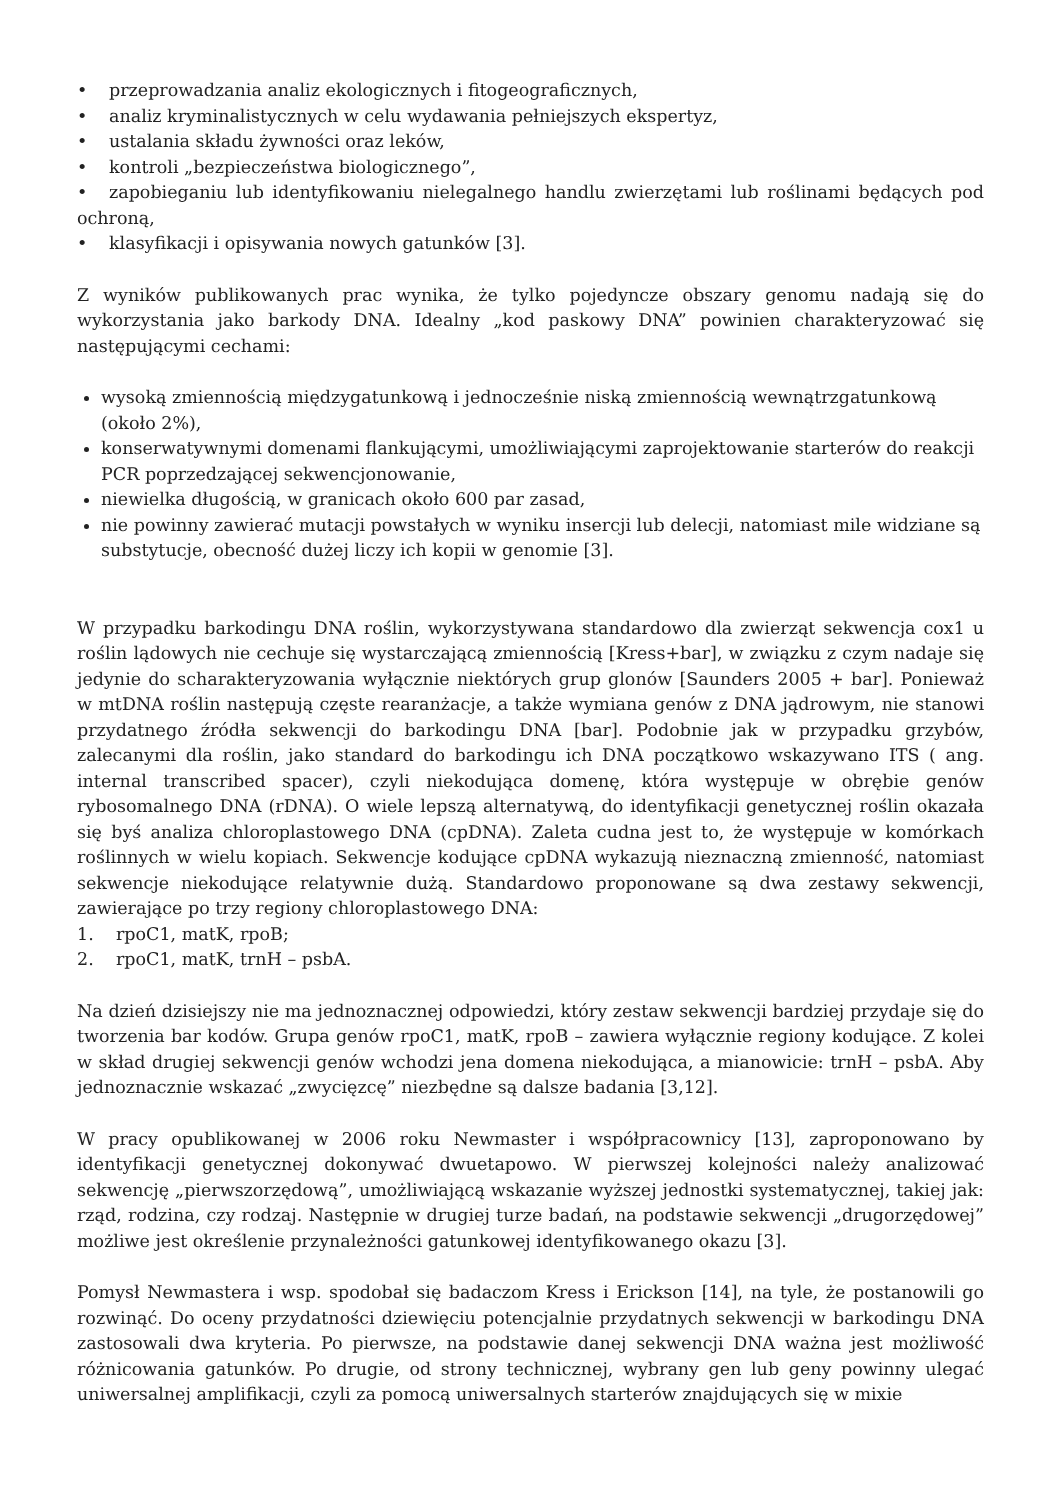• przeprowadzania analiz ekologicznych i fitogeograficznych,
• analiz kryminalistycznych w celu wydawania pełniejszych ekspertyz,
• ustalania składu żywności oraz leków,
• kontroli „bezpieczeństwa biologicznego”,
• zapobieganiu lub identyfikowaniu nielegalnego handlu zwierzętami lub roślinami będących pod ochroną,
• klasyfikacji i opisywania nowych gatunków [3].
Z wyników publikowanych prac wynika, że tylko pojedyncze obszary genomu nadają się do wykorzystania jako barkody DNA. Idealny „kod paskowy DNA” powinien charakteryzować się następującymi cechami:
wysoką zmiennością międzygatunkową i jednocześnie niską zmiennością wewnątrzgatunkową (około 2%),
konserwatywnymi domenami flankującymi, umożliwiającymi zaprojektowanie starterów do reakcji PCR poprzedzającej sekwencjonowanie,
niewielka długością, w granicach około 600 par zasad,
nie powinny zawierać mutacji powstałych w wyniku insercji lub delecji, natomiast mile widziane są substytucje, obecność dużej liczy ich kopii w genomie [3].
W przypadku barkodingu DNA roślin, wykorzystywana standardowo dla zwierząt sekwencja cox1 u roślin lądowych nie cechuje się wystarczającą zmiennością [Kress+bar], w związku z czym nadaje się jedynie do scharakteryzowania wyłącznie niektórych grup glonów [Saunders 2005 + bar]. Ponieważ w mtDNA roślin następują częste rearanżacje, a także wymiana genów z DNA jądrowym, nie stanowi przydatnego źródła sekwencji do barkodingu DNA [bar]. Podobnie jak w przypadku grzybów, zalecanymi dla roślin, jako standard do barkodingu ich DNA początkowo wskazywano ITS ( ang. internal transcribed spacer), czyli niekodująca domenę, która występuje w obrębie genów rybosomalnego DNA (rDNA). O wiele lepszą alternatywą, do identyfikacji genetycznej roślin okazała się byś analiza chloroplastowego DNA (cpDNA). Zaleta cudna jest to, że występuje w komórkach roślinnych w wielu kopiach. Sekwencje kodujące cpDNA wykazują nieznaczną zmienność, natomiast sekwencje niekodujące relatywnie dużą. Standardowo proponowane są dwa zestawy sekwencji, zawierające po trzy regiony chloroplastowego DNA:
1. rpoC1, matK, rpoB;
2. rpoC1, matK, trnH – psbA.
Na dzień dzisiejszy nie ma jednoznacznej odpowiedzi, który zestaw sekwencji bardziej przydaje się do tworzenia bar kodów. Grupa genów rpoC1, matK, rpoB – zawiera wyłącznie regiony kodujące. Z kolei w skład drugiej sekwencji genów wchodzi jena domena niekodująca, a mianowicie: trnH – psbA. Aby jednoznacznie wskazać „zwycięzcę” niezbędne są dalsze badania [3,12].
W pracy opublikowanej w 2006 roku Newmaster i współpracownicy [13], zaproponowano by identyfikacji genetycznej dokonywać dwuetapowo. W pierwszej kolejności należy analizować sekwencję „pierwszorzędową”, umożliwiającą wskazanie wyższej jednostki systematycznej, takiej jak: rząd, rodzina, czy rodzaj. Następnie w drugiej turze badań, na podstawie sekwencji „drugorzędowej” możliwe jest określenie przynależności gatunkowej identyfikowanego okazu [3].
Pomysł Newmastera i wsp. spodobał się badaczom Kress i Erickson [14], na tyle, że postanowili go rozwinąć. Do oceny przydatności dziewięciu potencjalnie przydatnych sekwencji w barkodingu DNA zastosowali dwa kryteria. Po pierwsze, na podstawie danej sekwencji DNA ważna jest możliwość różnicowania gatunków. Po drugie, od strony technicznej, wybrany gen lub geny powinny ulegać uniwersalnej amplifikacji, czyli za pomocą uniwersalnych starterów znajdujących się w mixie